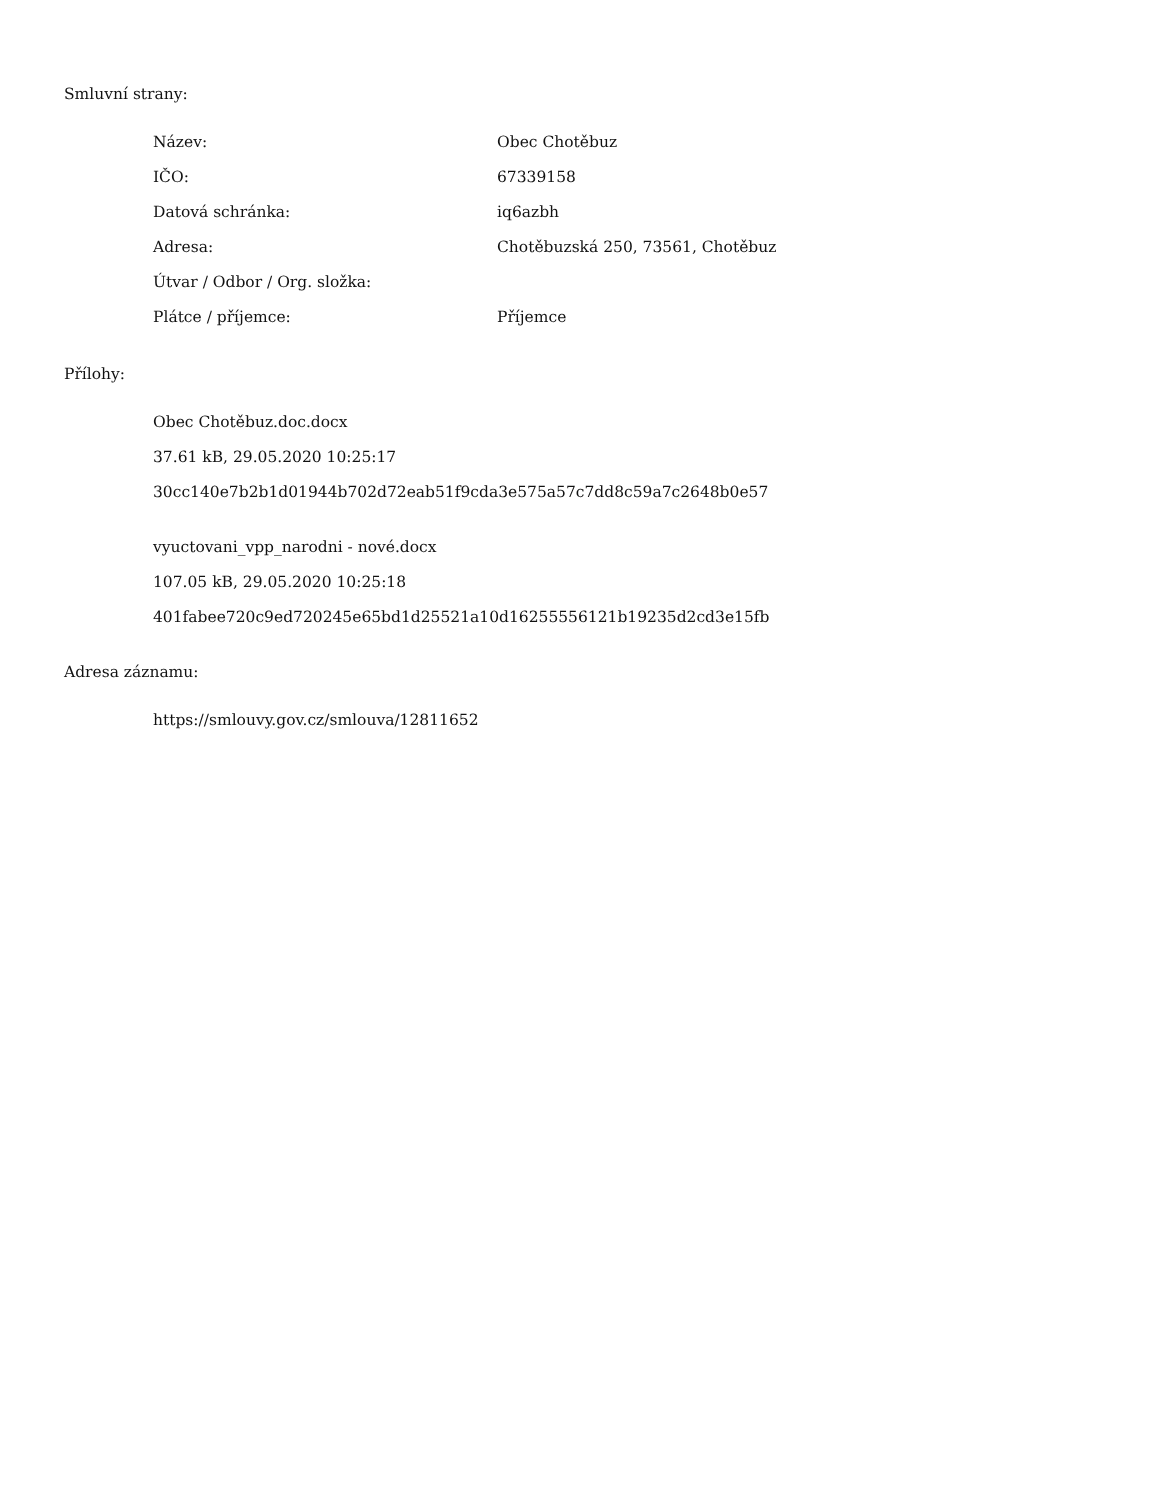Smluvní strany:
| Název: | Obec Chotěbuz |
| IČO: | 67339158 |
| Datová schránka: | iq6azbh |
| Adresa: | Chotěbuzská 250, 73561, Chotěbuz |
| Útvar / Odbor / Org. složka: | |
| Plátce / příjemce: | Příjemce |
Přílohy:
Obec Chotěbuz.doc.docx
37.61 kB, 29.05.2020 10:25:17
30cc140e7b2b1d01944b702d72eab51f9cda3e575a57c7dd8c59a7c2648b0e57
vyuctovani_vpp_narodni - nové.docx
107.05 kB, 29.05.2020 10:25:18
401fabee720c9ed720245e65bd1d25521a10d16255556121b19235d2cd3e15fb
Adresa záznamu:
https://smlouvy.gov.cz/smlouva/12811652